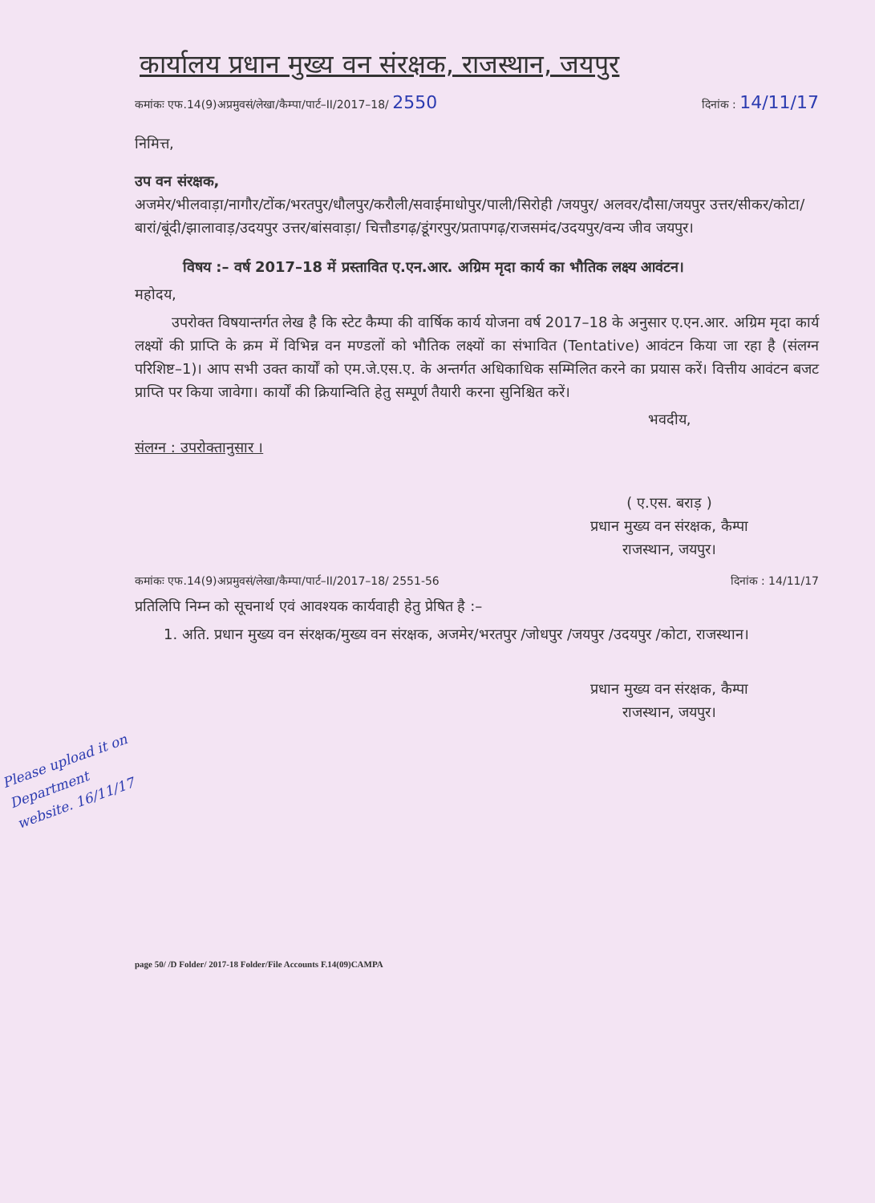कार्यालय प्रधान मुख्य वन संरक्षक, राजस्थान, जयपुर
कमांकः एफ.14(9)अप्रमुवसं/लेखा/कैम्पा/पार्ट–II/2017–18/ 2550 दिनांक : 14/11/17
निमित्त,
उप वन संरक्षक,
अजमेर/भीलवाड़ा/नागौर/टोंक/भरतपुर/धौलपुर/करौली/सवाईमाधोपुर/पाली/सिरोही /जयपुर/ अलवर/दौसा/जयपुर उत्तर/सीकर/कोटा/बारां/बूंदी/झालावाड़/उदयपुर उत्तर/बांसवाड़ा/ चित्तौडगढ़/डूंगरपुर/प्रतापगढ़/राजसमंद/उदयपुर/वन्य जीव जयपुर।
विषय :– वर्ष 2017–18 में प्रस्तावित ए.एन.आर. अग्रिम मृदा कार्य का भौतिक लक्ष्य आवंटन।
महोदय,
उपरोक्त विषयान्तर्गत लेख है कि स्टेट कैम्पा की वार्षिक कार्य योजना वर्ष 2017–18 के अनुसार ए.एन.आर. अग्रिम मृदा कार्य लक्ष्यों की प्राप्ति के क्रम में विभिन्न वन मण्डलों को भौतिक लक्ष्यों का संभावित (Tentative) आवंटन किया जा रहा है (संलग्न परिशिष्ट–1)। आप सभी उक्त कार्यों को एम.जे.एस.ए. के अन्तर्गत अधिकाधिक सम्मिलित करने का प्रयास करें। वित्तीय आवंटन बजट प्राप्ति पर किया जावेगा। कार्यों की क्रियान्विति हेतु सम्पूर्ण तैयारी करना सुनिश्चित करें।
भवदीय,
संलग्न : उपरोक्तानुसार ।
( ए.एस. बराड़ )
प्रधान मुख्य वन संरक्षक, कैम्पा
राजस्थान, जयपुर।
कमांकः एफ.14(9)अप्रमुवसं/लेखा/कैम्पा/पार्ट–II/2017–18/ 2551-56 दिनांक : 14/11/17
प्रतिलिपि निम्न को सूचनार्थ एवं आवश्यक कार्यवाही हेतु प्रेषित है :–
1. अति. प्रधान मुख्य वन संरक्षक/मुख्य वन संरक्षक, अजमेर/भरतपुर /जोधपुर /जयपुर /उदयपुर /कोटा, राजस्थान।
प्रधान मुख्य वन संरक्षक, कैम्पा
राजस्थान, जयपुर।
Please upload it on Department website. 16/11/17
page 50/ /D Folder/ 2017-18 Folder/File Accounts F.14(09)CAMPA